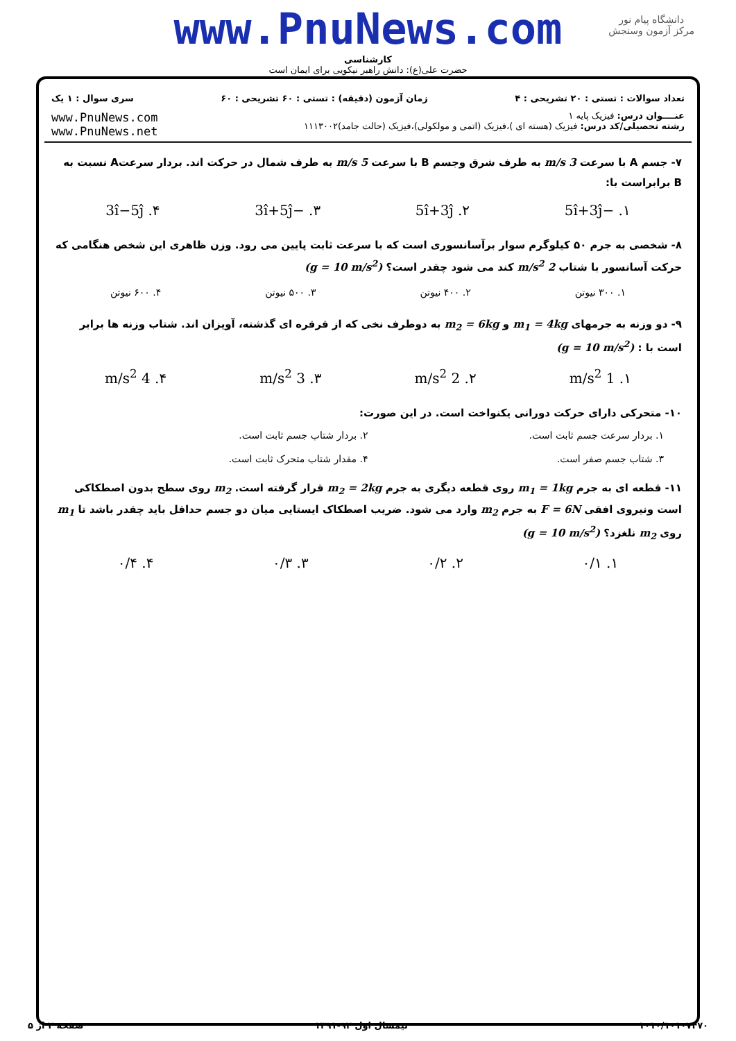دانشگاه پیام نور
مرکز آزمون وسنجش
www.PnuNews.com
کارشناسی
حضرت علی(ع): دانش راهبر نیکویی برای ایمان است
تعداد سوالات : تستی : ۲۰ تشریحی : ۴ زمان آزمون (دقیقه) : تستی : ۶۰ تشریحی : ۶۰ سری سوال : ۱ یک
عنــــوان درس: فیزیک پایه ۱
رشته تحصیلی/کد درس: فیزیک (هسته ای )،فیزیک (اتمی و مولکولی)،فیزیک (حالت جامد)۱۱۱۳۰۰۲
www.PnuNews.com
www.PnuNews.net
۷- جسم A با سرعت 3 m/s به طرف شرق وجسم B با سرعت 5 m/s به طرف شمال در حرکت اند. بردار سرعتA نسبت به B برابراست با:
۱. −5î+3ĵ ۲. 5î+3ĵ ۳. −3î+5ĵ ۴. 3î−5ĵ
۸- شخصی به جرم ۵۰ کیلوگرم سوار برآسانسوری است که با سرعت ثابت پایین می رود. وزن ظاهری این شخص هنگامی که حرکت آسانسور با شتاب 2 m/s<sup>2</sup> کند می شود چقدر است؟ (g = 10 m/s<sup>2</sup>)
۱. ۳۰۰ نیوتن ۲. ۴۰۰ نیوتن ۳. ۵۰۰ نیوتن ۴. ۶۰۰ نیوتن
۹- دو وزنه به جرمهای m<sub>1</sub> = 4kg و m<sub>2</sub> = 6kg به دوطرف نخی که از قرقره ای گذشته، آویزان اند. شتاب وزنه ها برابر است با : (g = 10 m/s<sup>2</sup>)
۱. 1 m/s<sup>2</sup> ۲. 2 m/s<sup>2</sup> ۳. 3 m/s<sup>2</sup> ۴. 4 m/s<sup>2</sup>
۱۰- متحرکی دارای حرکت دورانی یکنواخت است. در این صورت:
۱. بردار سرعت جسم ثابت است. ۲. بردار شتاب جسم ثابت است. ۳. شتاب جسم صفر است. ۴. مقدار شتاب متحرک ثابت است.
۱۱- قطعه ای به جرم m<sub>1</sub> = 1kg روی قطعه دیگری به جرم m<sub>2</sub> = 2kg قرار گرفته است. m<sub>2</sub> روی سطح بدون اصطکاکی است ونیروی افقی F = 6N به جرم m<sub>2</sub> وارد می شود. ضریب اصطکاک ایستایی میان دو جسم حداقل باید چقدر باشد تا m<sub>1</sub> روی m<sub>2</sub> نلغزد؟ (g = 10 m/s<sup>2</sup>)
۱. ۰/۱ ۲. ۰/۲ ۳. ۰/۳ ۴. ۰/۴
۱۰۱۰/۱۰۱۰۷۴۷۰ نیمسال اول ۹۲-۱۳۹۱ صفحه ۲ از ۵